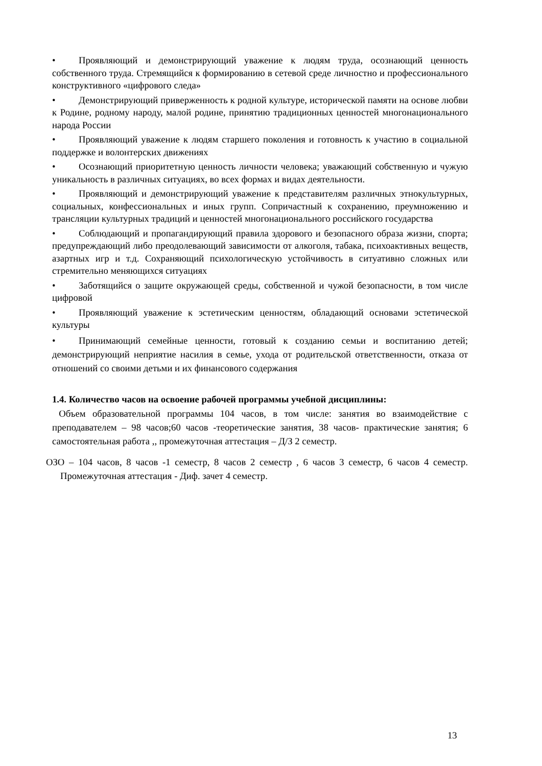• Проявляющий и демонстрирующий уважение к людям труда, осознающий ценность собственного труда. Стремящийся к формированию в сетевой среде личностно и профессионального конструктивного «цифрового следа»
• Демонстрирующий приверженность к родной культуре, исторической памяти на основе любви к Родине, родному народу, малой родине, принятию традиционных ценностей многонационального народа России
• Проявляющий уважение к людям старшего поколения и готовность к участию в социальной поддержке и волонтерских движениях
• Осознающий приоритетную ценность личности человека; уважающий собственную и чужую уникальность в различных ситуациях, во всех формах и видах деятельности.
• Проявляющий и демонстрирующий уважение к представителям различных этнокультурных, социальных, конфессиональных и иных групп. Сопричастный к сохранению, преумножению и трансляции культурных традиций и ценностей многонационального российского государства
• Соблюдающий и пропагандирующий правила здорового и безопасного образа жизни, спорта; предупреждающий либо преодолевающий зависимости от алкоголя, табака, психоактивных веществ, азартных игр и т.д. Сохраняющий психологическую устойчивость в ситуативно сложных или стремительно меняющихся ситуациях
• Заботящийся о защите окружающей среды, собственной и чужой безопасности, в том числе цифровой
• Проявляющий уважение к эстетическим ценностям, обладающий основами эстетической культуры
• Принимающий семейные ценности, готовый к созданию семьи и воспитанию детей; демонстрирующий неприятие насилия в семье, ухода от родительской ответственности, отказа от отношений со своими детьми и их финансового содержания
1.4. Количество часов на освоение рабочей программы учебной дисциплины:
Объем образовательной программы 104 часов, в том числе: занятия во взаимодействие с преподавателем – 98 часов;60 часов -теоретические занятия, 38 часов- практические занятия; 6 самостоятельная работа ,, промежуточная аттестация – Д/З 2 семестр.
ОЗО – 104 часов, 8 часов -1 семестр, 8 часов 2 семестр , 6 часов 3 семестр, 6 часов 4 семестр. Промежуточная аттестация - Диф. зачет 4 семестр.
13